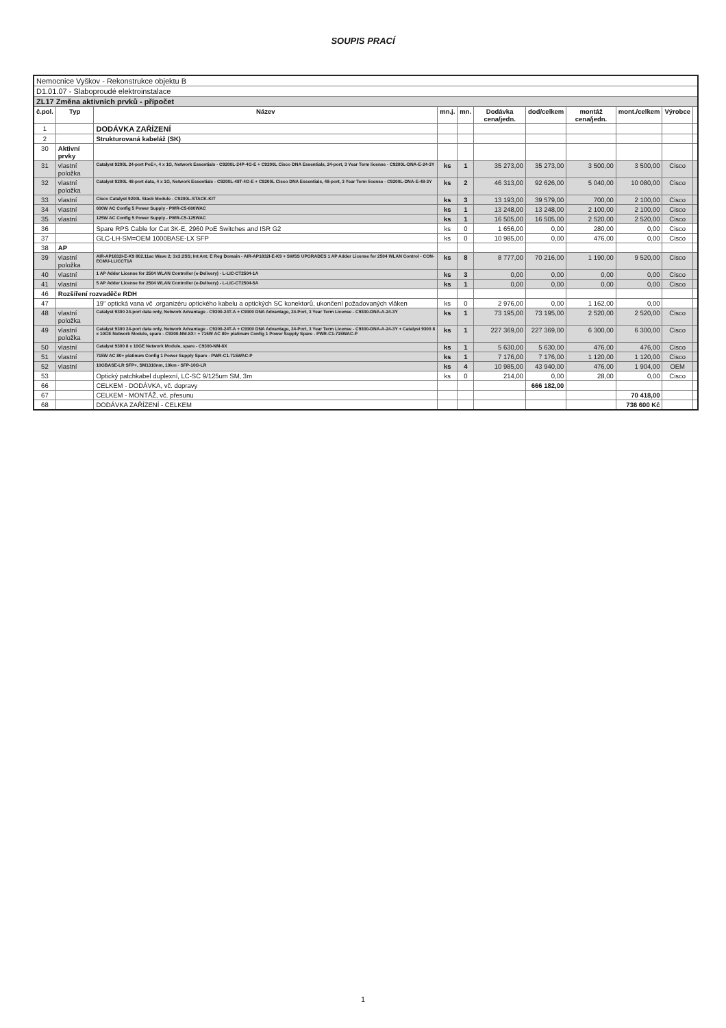SOUPIS PRACÍ
| Nemocnice Vyškov - Rekonstrukce objektu B | | | | | | | | | | |
| D1.01.07 - Slaboproudé elektroinstalace | | | | | | | | | | |
| ZL17 Změna aktivních prvků - přípočet | | | | | | | | | | |
| č.pol. | Typ | Název | mn.j. | mn. | Dodávka cena/jedn. | dod/celkem | montáž cena/jedn. | mont./celkem | Výrobce | |
| 1 | | DODÁVKA ZAŘÍZENÍ | | | | | | | | |
| 2 | | Strukturovaná kabeláž (SK) | | | | | | | | |
| 30 | Aktivní prvky | | | | | | | | | |
| 31 | vlastní položka | Catalyst 9200L 24-port PoE+, 4 x 1G, Network Essentials - C9200L-24P-4G-E + C9200L Cisco DNA Essentials, 24-port, 3 Year Term license - C9200L-DNA-E-24-3Y | ks | 1 | 35 273,00 | 35 273,00 | 3 500,00 | 3 500,00 | Cisco | |
| 32 | vlastní položka | Catalyst 9200L 48-port data, 4 x 1G, Network Essentials - C9200L-48T-4G-E + C9200L Cisco DNA Essentials, 48-port, 3 Year Term license - C9200L-DNA-E-48-3Y | ks | 2 | 46 313,00 | 92 626,00 | 5 040,00 | 10 080,00 | Cisco | |
| 33 | vlastní | Cisco Catalyst 9200L Stack Module - C9200L-STACK-KIT | ks | 3 | 13 193,00 | 39 579,00 | 700,00 | 2 100,00 | Cisco | |
| 34 | vlastní | 600W AC Config 5 Power Supply - PWR-C5-600WAC | ks | 1 | 13 248,00 | 13 248,00 | 2 100,00 | 2 100,00 | Cisco | |
| 35 | vlastní | 125W AC Config 5 Power Supply - PWR-C5-125WAC | ks | 1 | 16 505,00 | 16 505,00 | 2 520,00 | 2 520,00 | Cisco | |
| 36 | | Spare RPS Cable for Cat 3K-E, 2960 PoE Switches and ISR G2 | ks | 0 | 1 656,00 | 0,00 | 280,00 | 0,00 | Cisco | |
| 37 | | GLC-LH-SM=OEM 1000BASE-LX SFP | ks | 0 | 10 985,00 | 0,00 | 476,00 | 0,00 | Cisco | |
| 38 | AP | | | | | | | | | |
| 39 | vlastní položka | AIR-AP1832I-E-K9 802.11ac Wave 2; 3x3:2SS; Int Ant; E Reg Domain - AIR-AP1832I-E-K9 + SWSS UPGRADES 1 AP Adder License for 2504 WLAN Control - CON-ECMU-LLICCT1A | ks | 8 | 8 777,00 | 70 216,00 | 1 190,00 | 9 520,00 | Cisco | |
| 40 | vlastní | 1 AP Adder License for 2504 WLAN Controller (e-Delivery) - L-LIC-CT2504-1A | ks | 3 | 0,00 | 0,00 | 0,00 | 0,00 | Cisco | |
| 41 | vlastní | 5 AP Adder License for 2504 WLAN Controller (e-Delivery) - L-LIC-CT2504-5A | ks | 1 | 0,00 | 0,00 | 0,00 | 0,00 | Cisco | |
| 46 | Rozšíření rozvaděče RDH | | | | | | | | | |
| 47 | | 19" optická vana vč .organizéru optického kabelu a optických SC konektorů, ukončení požadovaných vláken | ks | 0 | 2 976,00 | 0,00 | 1 162,00 | 0,00 | | |
| 48 | vlastní položka | Catalyst 9300 24-port data only, Network Advantage - C9300-24T-A + C9300 DNA Advantage, 24-Port, 3 Year Term License - C9300-DNA-A-24-3Y | ks | 1 | 73 195,00 | 73 195,00 | 2 520,00 | 2 520,00 | Cisco | |
| 49 | vlastní položka | Catalyst 9300 24-port data only, Network Advantage - C9300-24T-A + C9300 DNA Advantage, 24-Port, 3 Year Term License - C9300-DNA-A-24-3Y + Catalyst 9300 8 x 10GE Network Module, spare - C9300-NM-8X= + 715W AC 80+ platinum Config 1 Power Supply Spare - PWR-C1-715WAC-P | ks | 1 | 227 369,00 | 227 369,00 | 6 300,00 | 6 300,00 | Cisco | |
| 50 | vlastní | Catalyst 9300 8 x 10GE Network Module, spare - C9300-NM-8X | ks | 1 | 5 630,00 | 5 630,00 | 476,00 | 476,00 | Cisco | |
| 51 | vlastní | 715W AC 80+ platinum Config 1 Power Supply Spare - PWR-C1-715WAC-P | ks | 1 | 7 176,00 | 7 176,00 | 1 120,00 | 1 120,00 | Cisco | |
| 52 | vlastní | 10GBASE-LR SFP+, SM1310nm, 10km - SFP-10G-LR | ks | 4 | 10 985,00 | 43 940,00 | 476,00 | 1 904,00 | OEM | |
| 53 | | Optický patchkabel duplexní, LC-SC 9/125um SM, 3m | ks | 0 | 214,00 | 0,00 | 28,00 | 0,00 | Cisco | |
| 66 | | CELKEM - DODÁVKA, vč. dopravy | | | | 666 182,00 | | | | |
| 67 | | CELKEM - MONTÁŽ, vč. přesunu | | | | | | 70 418,00 | | |
| 68 | | DODÁVKA ZAŘÍZENÍ - CELKEM | | | | | | 736 600 Kč | | |
1